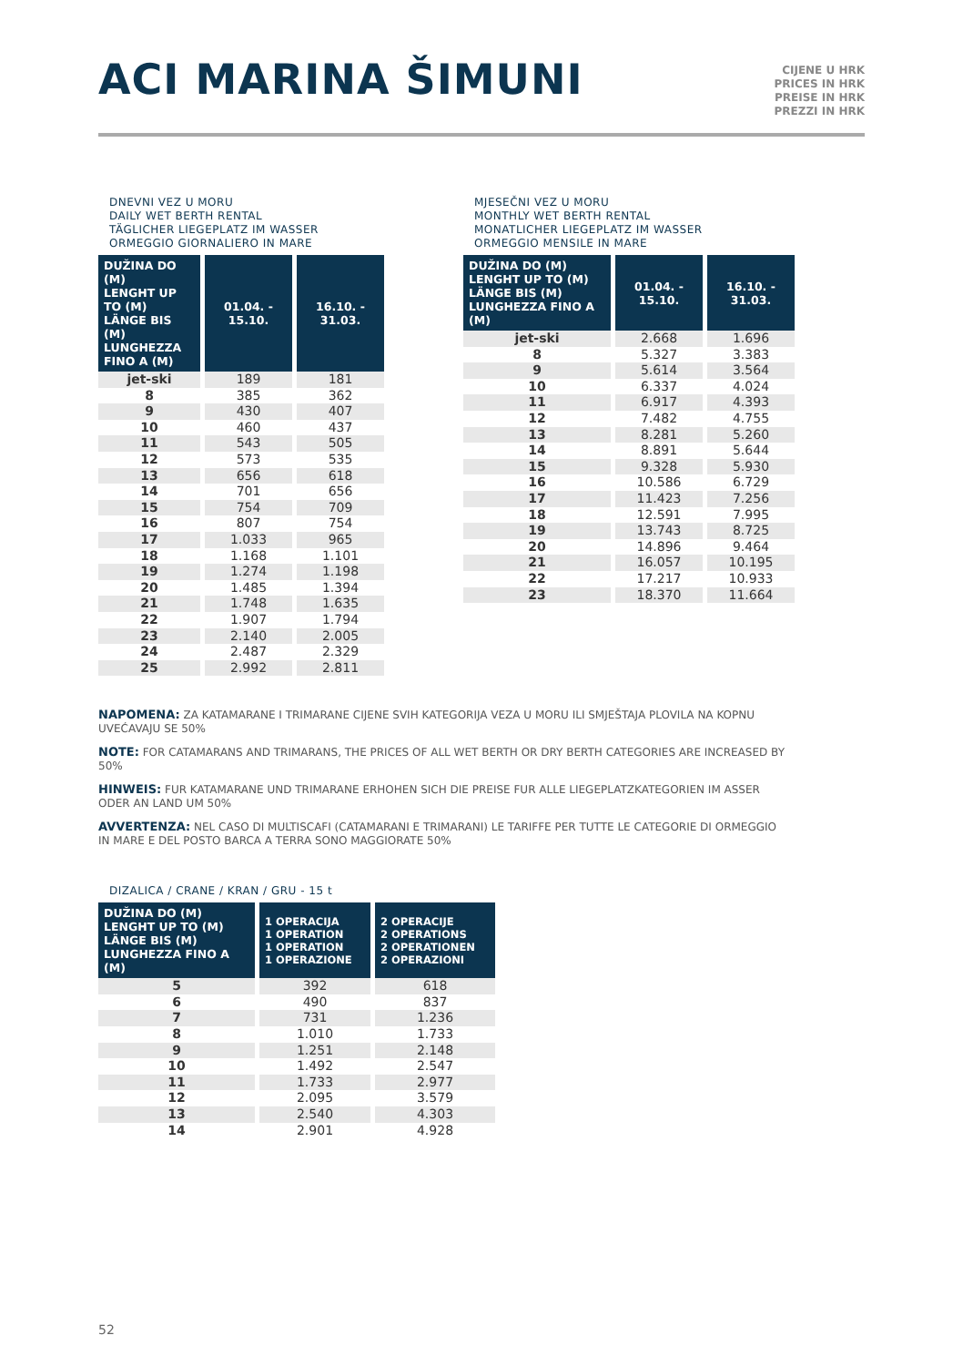ACI MARINA ŠIMUNI
CIJENE U HRK
PRICES IN HRK
PREISE IN HRK
PREZZI IN HRK
DNEVNI VEZ U MORU
DAILY WET BERTH RENTAL
TÄGLICHER LIEGEPLATZ IM WASSER
ORMEGGIO GIORNALIERO IN MARE
| DUŽINA DO (M) LENGHT UP TO (M) LÄNGE BIS (M) LUNGHEZZA FINO A (M) | 01.04. - 15.10. | 16.10. - 31.03. |
| --- | --- | --- |
| jet-ski | 189 | 181 |
| 8 | 385 | 362 |
| 9 | 430 | 407 |
| 10 | 460 | 437 |
| 11 | 543 | 505 |
| 12 | 573 | 535 |
| 13 | 656 | 618 |
| 14 | 701 | 656 |
| 15 | 754 | 709 |
| 16 | 807 | 754 |
| 17 | 1.033 | 965 |
| 18 | 1.168 | 1.101 |
| 19 | 1.274 | 1.198 |
| 20 | 1.485 | 1.394 |
| 21 | 1.748 | 1.635 |
| 22 | 1.907 | 1.794 |
| 23 | 2.140 | 2.005 |
| 24 | 2.487 | 2.329 |
| 25 | 2.992 | 2.811 |
MJESEČNI VEZ U MORU
MONTHLY WET BERTH RENTAL
MONATLICHER LIEGEPLATZ IM WASSER
ORMEGGIO MENSILE IN MARE
| DUŽINA DO (M) LENGHT UP TO (M) LÄNGE BIS (M) LUNGHEZZA FINO A (M) | 01.04. - 15.10. | 16.10. - 31.03. |
| --- | --- | --- |
| jet-ski | 2.668 | 1.696 |
| 8 | 5.327 | 3.383 |
| 9 | 5.614 | 3.564 |
| 10 | 6.337 | 4.024 |
| 11 | 6.917 | 4.393 |
| 12 | 7.482 | 4.755 |
| 13 | 8.281 | 5.260 |
| 14 | 8.891 | 5.644 |
| 15 | 9.328 | 5.930 |
| 16 | 10.586 | 6.729 |
| 17 | 11.423 | 7.256 |
| 18 | 12.591 | 7.995 |
| 19 | 13.743 | 8.725 |
| 20 | 14.896 | 9.464 |
| 21 | 16.057 | 10.195 |
| 22 | 17.217 | 10.933 |
| 23 | 18.370 | 11.664 |
NAPOMENA: ZA KATAMARANE I TRIMARANE CIJENE SVIH KATEGORIJA VEZA U MORU ILI SMJEŠTAJA PLOVILA NA KOPNU UVEĆAVAJU SE 50%
NOTE: FOR CATAMARANS AND TRIMARANS, THE PRICES OF ALL WET BERTH OR DRY BERTH CATEGORIES ARE INCREASED BY 50%
HINWEIS: FUR KATAMARANE UND TRIMARANE ERHOHEN SICH DIE PREISE FUR ALLE LIEGEPLATZKATEGORIEN IM ASSER ODER AN LAND UM 50%
AVVERTENZA: NEL CASO DI MULTISCAFI (CATAMARANI E TRIMARANI) LE TARIFFE PER TUTTE LE CATEGORIE DI ORMEGGIO IN MARE E DEL POSTO BARCA A TERRA SONO MAGGIORATE 50%
DIZALICA / CRANE / KRAN / GRU - 15 t
| DUŽINA DO (M) LENGHT UP TO (M) LÄNGE BIS (M) LUNGHEZZA FINO A (M) | 1 OPERACIJA 1 OPERATION 1 OPERATION 1 OPERAZIONE | 2 OPERACIJE 2 OPERATIONS 2 OPERATIONEN 2 OPERAZIONI |
| --- | --- | --- |
| 5 | 392 | 618 |
| 6 | 490 | 837 |
| 7 | 731 | 1.236 |
| 8 | 1.010 | 1.733 |
| 9 | 1.251 | 2.148 |
| 10 | 1.492 | 2.547 |
| 11 | 1.733 | 2.977 |
| 12 | 2.095 | 3.579 |
| 13 | 2.540 | 4.303 |
| 14 | 2.901 | 4.928 |
52